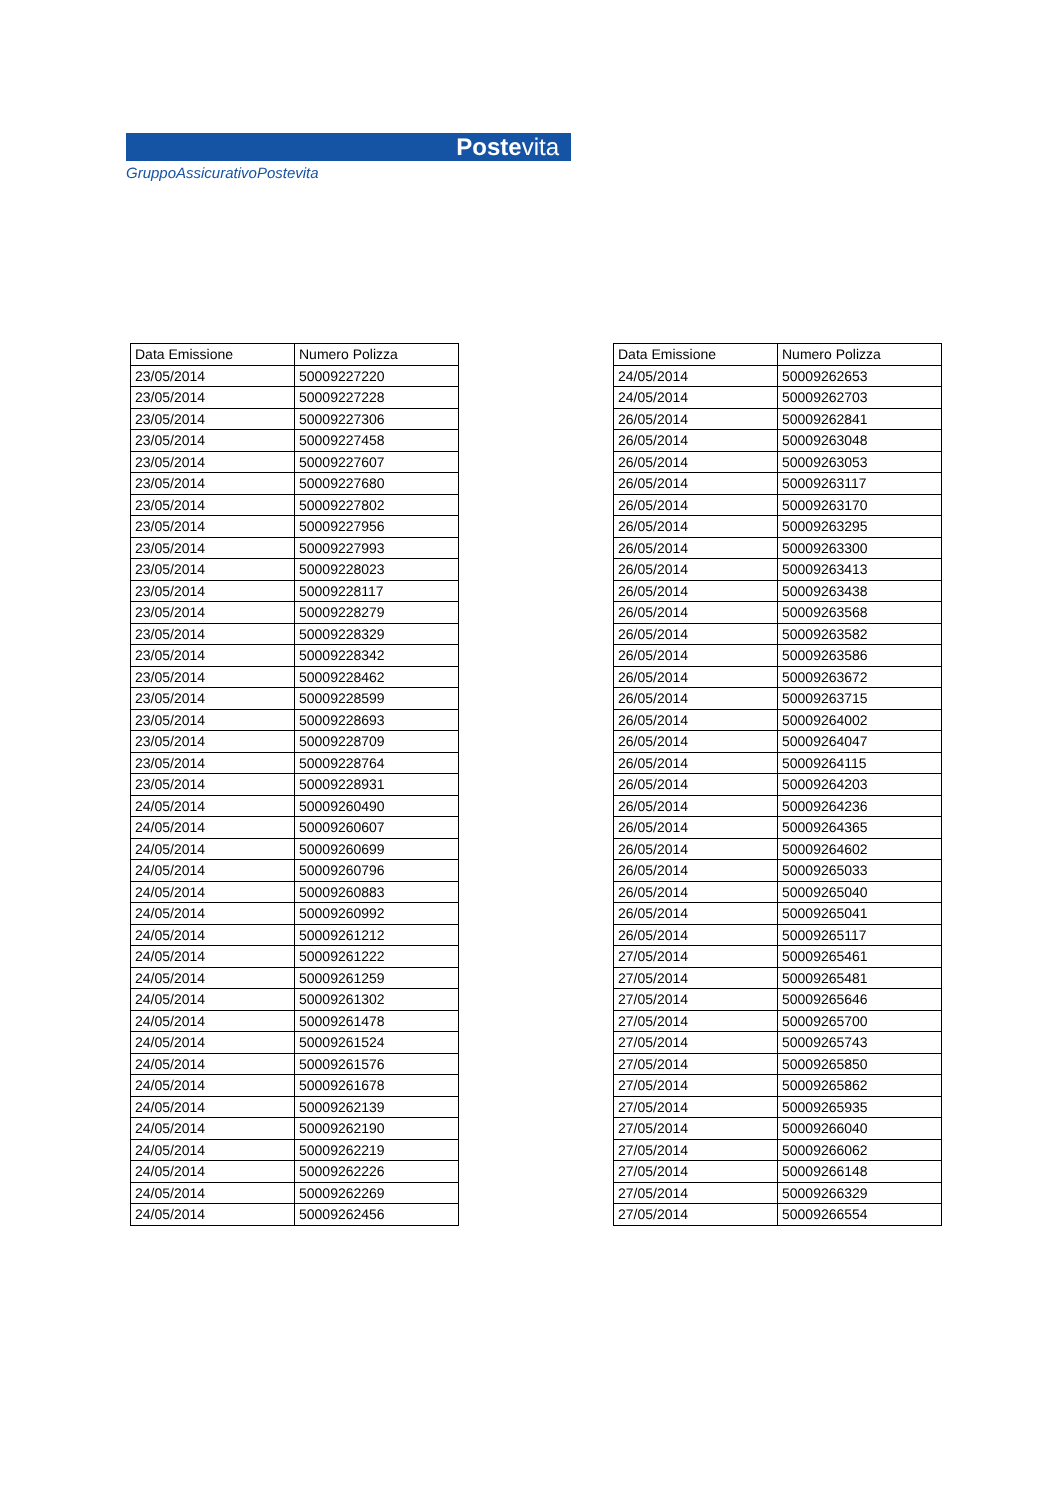Postevita
GruppoAssicurativoPostevita
| Data Emissione | Numero Polizza |
| --- | --- |
| 23/05/2014 | 50009227220 |
| 23/05/2014 | 50009227228 |
| 23/05/2014 | 50009227306 |
| 23/05/2014 | 50009227458 |
| 23/05/2014 | 50009227607 |
| 23/05/2014 | 50009227680 |
| 23/05/2014 | 50009227802 |
| 23/05/2014 | 50009227956 |
| 23/05/2014 | 50009227993 |
| 23/05/2014 | 50009228023 |
| 23/05/2014 | 50009228117 |
| 23/05/2014 | 50009228279 |
| 23/05/2014 | 50009228329 |
| 23/05/2014 | 50009228342 |
| 23/05/2014 | 50009228462 |
| 23/05/2014 | 50009228599 |
| 23/05/2014 | 50009228693 |
| 23/05/2014 | 50009228709 |
| 23/05/2014 | 50009228764 |
| 23/05/2014 | 50009228931 |
| 24/05/2014 | 50009260490 |
| 24/05/2014 | 50009260607 |
| 24/05/2014 | 50009260699 |
| 24/05/2014 | 50009260796 |
| 24/05/2014 | 50009260883 |
| 24/05/2014 | 50009260992 |
| 24/05/2014 | 50009261212 |
| 24/05/2014 | 50009261222 |
| 24/05/2014 | 50009261259 |
| 24/05/2014 | 50009261302 |
| 24/05/2014 | 50009261478 |
| 24/05/2014 | 50009261524 |
| 24/05/2014 | 50009261576 |
| 24/05/2014 | 50009261678 |
| 24/05/2014 | 50009262139 |
| 24/05/2014 | 50009262190 |
| 24/05/2014 | 50009262219 |
| 24/05/2014 | 50009262226 |
| 24/05/2014 | 50009262269 |
| 24/05/2014 | 50009262456 |
| Data Emissione | Numero Polizza |
| --- | --- |
| 24/05/2014 | 50009262653 |
| 24/05/2014 | 50009262703 |
| 26/05/2014 | 50009262841 |
| 26/05/2014 | 50009263048 |
| 26/05/2014 | 50009263053 |
| 26/05/2014 | 50009263117 |
| 26/05/2014 | 50009263170 |
| 26/05/2014 | 50009263295 |
| 26/05/2014 | 50009263300 |
| 26/05/2014 | 50009263413 |
| 26/05/2014 | 50009263438 |
| 26/05/2014 | 50009263568 |
| 26/05/2014 | 50009263582 |
| 26/05/2014 | 50009263586 |
| 26/05/2014 | 50009263672 |
| 26/05/2014 | 50009263715 |
| 26/05/2014 | 50009264002 |
| 26/05/2014 | 50009264047 |
| 26/05/2014 | 50009264115 |
| 26/05/2014 | 50009264203 |
| 26/05/2014 | 50009264236 |
| 26/05/2014 | 50009264365 |
| 26/05/2014 | 50009264602 |
| 26/05/2014 | 50009265033 |
| 26/05/2014 | 50009265040 |
| 26/05/2014 | 50009265041 |
| 26/05/2014 | 50009265117 |
| 27/05/2014 | 50009265461 |
| 27/05/2014 | 50009265481 |
| 27/05/2014 | 50009265646 |
| 27/05/2014 | 50009265700 |
| 27/05/2014 | 50009265743 |
| 27/05/2014 | 50009265850 |
| 27/05/2014 | 50009265862 |
| 27/05/2014 | 50009265935 |
| 27/05/2014 | 50009266040 |
| 27/05/2014 | 50009266062 |
| 27/05/2014 | 50009266148 |
| 27/05/2014 | 50009266329 |
| 27/05/2014 | 50009266554 |